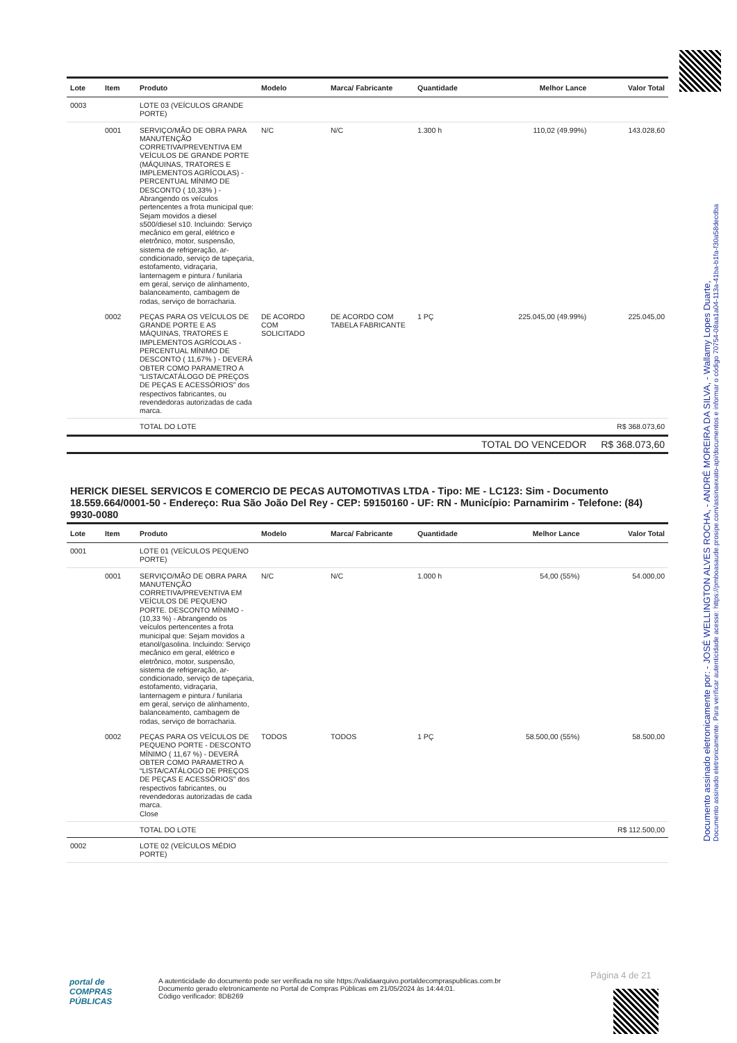Documento assinado eletronicamente por: - JOSÉ WELLINGTON ALVES ROCHA, - ANDRÉ MOREIRA DA SILVA, - Wallamy Lopes Duarte,
Documento assinado eletronicamente. Para verificar autenticidade acesse: https://pmboasaude.prosipe.com/assinaexato-api/documentos e informar o código 70754-08aa1a04-113a-41ba-b1fa-f30a58decdba
| Lote | Item | Produto | Modelo | Marca/ Fabricante | Quantidade | Melhor Lance | Valor Total |
| --- | --- | --- | --- | --- | --- | --- | --- |
| 0003 | | LOTE 03 (VEÍCULOS GRANDE PORTE) | | | | | |
| | 0001 | SERVIÇO/MÃO DE OBRA PARA MANUTENÇÃO CORRETIVA/PREVENTIVA EM VEÍCULOS DE GRANDE PORTE (MÁQUINAS, TRATORES E IMPLEMENTOS AGRÍCOLAS) - PERCENTUAL MÍNIMO DE DESCONTO ( 10,33% ) - Abrangendo os veículos pertencentes a frota municipal que: Sejam movidos a diesel s500/diesel s10. Incluindo: Serviço mecânico em geral, elétrico e eletrônico, motor, suspensão, sistema de refrigeração, ar-condicionado, serviço de tapeçaria, estofamento, vidraçaria, lanternagem e pintura / funilaria em geral, serviço de alinhamento, balanceamento, cambagem de rodas, serviço de borracharia. | N/C | N/C | 1.300 h | 110,02 (49.99%) | 143.028,60 |
| | 0002 | PEÇAS PARA OS VEÍCULOS DE GRANDE PORTE E AS MÁQUINAS, TRATORES E IMPLEMENTOS AGRÍCOLAS - PERCENTUAL MÍNIMO DE DESCONTO ( 11,67% ) - DEVERÁ OBTER COMO PARAMETRO A “LISTA/CATÁLOGO DE PREÇOS DE PEÇAS E ACESSÓRIOS” dos respectivos fabricantes, ou revendedoras autorizadas de cada marca. | DE ACORDO COM SOLICITADO | DE ACORDO COM TABELA FABRICANTE | 1 PÇ | 225.045,00 (49.99%) | 225.045,00 |
| | | TOTAL DO LOTE | | | | | R$ 368.073,60 |
| | | | | | | TOTAL DO VENCEDOR | R$ 368.073,60 |
HERICK DIESEL SERVICOS E COMERCIO DE PECAS AUTOMOTIVAS LTDA - Tipo: ME - LC123: Sim - Documento 18.559.664/0001-50 - Endereço: Rua São João Del Rey - CEP: 59150160 - UF: RN - Município: Parnamirim - Telefone: (84) 9930-0080
| Lote | Item | Produto | Modelo | Marca/ Fabricante | Quantidade | Melhor Lance | Valor Total |
| --- | --- | --- | --- | --- | --- | --- | --- |
| 0001 | | LOTE 01 (VEÍCULOS PEQUENO PORTE) | | | | | |
| | 0001 | SERVIÇO/MÃO DE OBRA PARA MANUTENÇÃO CORRETIVA/PREVENTIVA EM VEÍCULOS DE PEQUENO PORTE. DESCONTO MÍNIMO - (10,33 %) - Abrangendo os veículos pertencentes a frota municipal que: Sejam movidos a etanol/gasolina. Incluindo: Serviço mecânico em geral, elétrico e eletrônico, motor, suspensão, sistema de refrigeração, ar-condicionado, serviço de tapeçaria, estofamento, vidraçaria, lanternagem e pintura / funilaria em geral, serviço de alinhamento, balanceamento, cambagem de rodas, serviço de borracharia. | N/C | N/C | 1.000 h | 54,00 (55%) | 54.000,00 |
| | 0002 | PEÇAS PARA OS VEÍCULOS DE PEQUENO PORTE - DESCONTO MÍNIMO ( 11,67 %) - DEVERÁ OBTER COMO PARAMETRO A “LISTA/CATÁLOGO DE PREÇOS DE PEÇAS E ACESSÓRIOS” dos respectivos fabricantes, ou revendedoras autorizadas de cada marca. Close | TODOS | TODOS | 1 PÇ | 58.500,00 (55%) | 58.500,00 |
| | | TOTAL DO LOTE | | | | | R$ 112.500,00 |
| 0002 | | LOTE 02 (VEÍCULOS MÉDIO PORTE) | | | | | |
Página 4 de 21
portal de
COMPRAS
PÚBLICAS
A autenticidade do documento pode ser verificada no site https://validaarquivo.portaldecompraspublicas.com.br
Documento gerado eletronicamente no Portal de Compras Públicas em 21/05/2024 às 14:44:01.
Código verificador: 8DB269